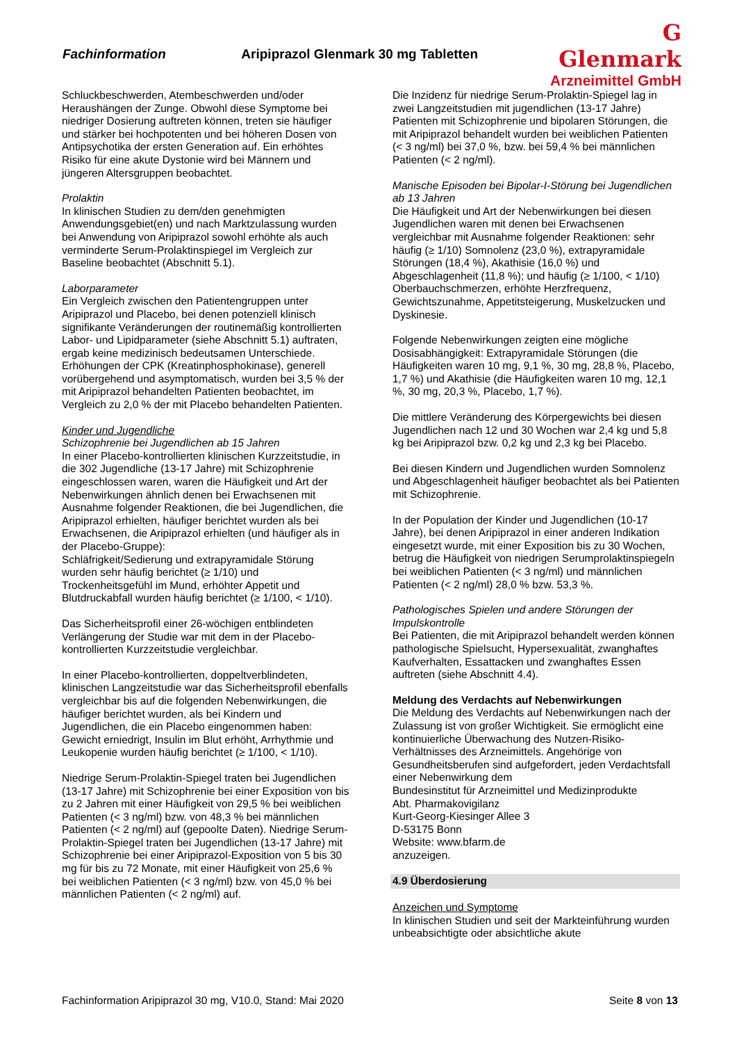Fachinformation Aripiprazol Glenmark 30 mg Tabletten
G Glenmark
Arzneimittel GmbH
Schluckbeschwerden, Atembeschwerden und/oder Heraushängen der Zunge. Obwohl diese Symptome bei niedriger Dosierung auftreten können, treten sie häufiger und stärker bei hochpotenten und bei höheren Dosen von Antipsychotika der ersten Generation auf. Ein erhöhtes Risiko für eine akute Dystonie wird bei Männern und jüngeren Altersgruppen beobachtet.
Prolaktin
In klinischen Studien zu dem/den genehmigten Anwendungsgebiet(en) und nach Marktzulassung wurden bei Anwendung von Aripiprazol sowohl erhöhte als auch verminderte Serum-Prolaktinspiegel im Vergleich zur Baseline beobachtet (Abschnitt 5.1).
Laborparameter
Ein Vergleich zwischen den Patientengruppen unter Aripiprazol und Placebo, bei denen potenziell klinisch signifikante Veränderungen der routinemäßig kontrollierten Labor- und Lipidparameter (siehe Abschnitt 5.1) auftraten, ergab keine medizinisch bedeutsamen Unterschiede. Erhöhungen der CPK (Kreatinphosphokinase), generell vorübergehend und asymptomatisch, wurden bei 3,5 % der mit Aripiprazol behandelten Patienten beobachtet, im Vergleich zu 2,0 % der mit Placebo behandelten Patienten.
Kinder und Jugendliche
Schizophrenie bei Jugendlichen ab 15 Jahren
In einer Placebo-kontrollierten klinischen Kurzzeitstudie, in die 302 Jugendliche (13-17 Jahre) mit Schizophrenie eingeschlossen waren, waren die Häufigkeit und Art der Nebenwirkungen ähnlich denen bei Erwachsenen mit Ausnahme folgender Reaktionen, die bei Jugendlichen, die Aripiprazol erhielten, häufiger berichtet wurden als bei Erwachsenen, die Aripiprazol erhielten (und häufiger als in der Placebo-Gruppe):
Schläfrigkeit/Sedierung und extrapyramidale Störung wurden sehr häufig berichtet (≥ 1/10) und Trockenheitsgefühl im Mund, erhöhter Appetit und Blutdruckabfall wurden häufig berichtet (≥ 1/100, < 1/10).
Das Sicherheitsprofil einer 26-wöchigen entblindeten Verlängerung der Studie war mit dem in der Placebo-kontrollierten Kurzzeitstudie vergleichbar.
In einer Placebo-kontrollierten, doppeltverblindeten, klinischen Langzeitstudie war das Sicherheitsprofil ebenfalls vergleichbar bis auf die folgenden Nebenwirkungen, die häufiger berichtet wurden, als bei Kindern und Jugendlichen, die ein Placebo eingenommen haben: Gewicht erniedrigt, Insulin im Blut erhöht, Arrhythmie und Leukopenie wurden häufig berichtet (≥ 1/100, < 1/10).
Niedrige Serum-Prolaktin-Spiegel traten bei Jugendlichen (13-17 Jahre) mit Schizophrenie bei einer Exposition von bis zu 2 Jahren mit einer Häufigkeit von 29,5 % bei weiblichen Patienten (< 3 ng/ml) bzw. von 48,3 % bei männlichen Patienten (< 2 ng/ml) auf (gepoolte Daten). Niedrige Serum-Prolaktin-Spiegel traten bei Jugendlichen (13-17 Jahre) mit Schizophrenie bei einer Aripiprazol-Exposition von 5 bis 30 mg für bis zu 72 Monate, mit einer Häufigkeit von 25,6 % bei weiblichen Patienten (< 3 ng/ml) bzw. von 45,0 % bei männlichen Patienten (< 2 ng/ml) auf.
Die Inzidenz für niedrige Serum-Prolaktin-Spiegel lag in zwei Langzeitstudien mit jugendlichen (13-17 Jahre) Patienten mit Schizophrenie und bipolaren Störungen, die mit Aripiprazol behandelt wurden bei weiblichen Patienten (< 3 ng/ml) bei 37,0 %, bzw. bei 59,4 % bei männlichen Patienten (< 2 ng/ml).
Manische Episoden bei Bipolar-I-Störung bei Jugendlichen ab 13 Jahren
Die Häufigkeit und Art der Nebenwirkungen bei diesen Jugendlichen waren mit denen bei Erwachsenen vergleichbar mit Ausnahme folgender Reaktionen: sehr häufig (≥ 1/10) Somnolenz (23,0 %), extrapyramidale Störungen (18,4 %), Akathisie (16,0 %) und Abgeschlagenheit (11,8 %); und häufig (≥ 1/100, < 1/10) Oberbauchschmerzen, erhöhte Herzfrequenz, Gewichtszunahme, Appetitsteigerung, Muskelzucken und Dyskinesie.
Folgende Nebenwirkungen zeigten eine mögliche Dosisabhängigkeit: Extrapyramidale Störungen (die Häufigkeiten waren 10 mg, 9,1 %, 30 mg, 28,8 %, Placebo, 1,7 %) und Akathisie (die Häufigkeiten waren 10 mg, 12,1 %, 30 mg, 20,3 %, Placebo, 1,7 %).
Die mittlere Veränderung des Körpergewichts bei diesen Jugendlichen nach 12 und 30 Wochen war 2,4 kg und 5,8 kg bei Aripiprazol bzw. 0,2 kg und 2,3 kg bei Placebo.
Bei diesen Kindern und Jugendlichen wurden Somnolenz und Abgeschlagenheit häufiger beobachtet als bei Patienten mit Schizophrenie.
In der Population der Kinder und Jugendlichen (10-17 Jahre), bei denen Aripiprazol in einer anderen Indikation eingesetzt wurde, mit einer Exposition bis zu 30 Wochen, betrug die Häufigkeit von niedrigen Serumprolaktinspiegeln bei weiblichen Patienten (< 3 ng/ml) und männlichen Patienten (< 2 ng/ml) 28,0 % bzw. 53,3 %.
Pathologisches Spielen und andere Störungen der Impulskontrolle
Bei Patienten, die mit Aripiprazol behandelt werden können pathologische Spielsucht, Hypersexualität, zwanghaftes Kaufverhalten, Essattacken und zwanghaftes Essen auftreten (siehe Abschnitt 4.4).
Meldung des Verdachts auf Nebenwirkungen
Die Meldung des Verdachts auf Nebenwirkungen nach der Zulassung ist von großer Wichtigkeit. Sie ermöglicht eine kontinuierliche Überwachung des Nutzen-Risiko-Verhältnisses des Arzneimittels. Angehörige von Gesundheitsberufen sind aufgefordert, jeden Verdachtsfall einer Nebenwirkung dem
Bundesinstitut für Arzneimittel und Medizinprodukte
Abt. Pharmakovigilanz
Kurt-Georg-Kiesinger Allee 3
D-53175 Bonn
Website: www.bfarm.de
anzuzeigen.
4.9 Überdosierung
Anzeichen und Symptome
In klinischen Studien und seit der Markteinführung wurden unbeabsichtigte oder absichtliche akute
Fachinformation Aripiprazol 30 mg, V10.0, Stand: Mai 2020 Seite 8 von 13